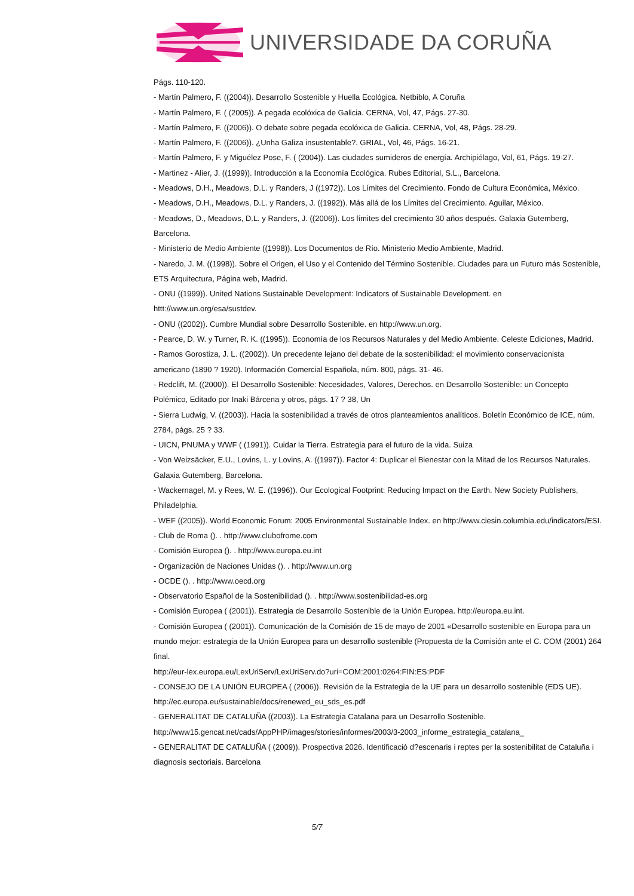UNIVERSIDADE DA CORUÑA
Págs. 110-120.
- Martín Palmero, F. ((2004)). Desarrollo Sostenible y Huella Ecológica. Netbiblo, A Coruña
- Martín Palmero, F. ( (2005)). A pegada ecolóxica de Galicia. CERNA, Vol, 47, Págs. 27-30.
- Martín Palmero, F. ((2006)). O debate sobre pegada ecolóxica de Galicia. CERNA, Vol, 48, Págs. 28-29.
- Martín Palmero, F. ((2006)). ¿Unha Galiza insustentable?. GRIAL, Vol, 46, Págs. 16-21.
- Martín Palmero, F. y Miguélez Pose, F. ( (2004)). Las ciudades sumideros de energía. Archipiélago, Vol, 61, Págs. 19-27.
- Martinez - Alier, J. ((1999)). Introducción a la Economía Ecológica. Rubes Editorial, S.L., Barcelona.
- Meadows, D.H., Meadows, D.L. y Randers, J ((1972)). Los Límites del Crecimiento. Fondo de Cultura Económica, México.
- Meadows, D.H., Meadows, D.L. y Randers, J. ((1992)). Más allá de los Límites del Crecimiento. Aguilar, México.
- Meadows, D., Meadows, D.L. y Randers, J. ((2006)). Los límites del crecimiento 30 años después. Galaxia Gutemberg, Barcelona.
- Ministerio de Medio Ambiente ((1998)). Los Documentos de Río. Ministerio Medio Ambiente, Madrid.
- Naredo, J. M. ((1998)). Sobre el Origen, el Uso y el Contenido del Término Sostenible. Ciudades para un Futuro más Sostenible, ETS Arquitectura, Página web, Madrid.
- ONU ((1999)). United Nations Sustainable Development: Indicators of Sustainable Development. en httt://www.un.org/esa/sustdev.
- ONU ((2002)). Cumbre Mundial sobre Desarrollo Sostenible. en http://www.un.org.
- Pearce, D. W. y Turner, R. K. ((1995)). Economía de los Recursos Naturales y del Medio Ambiente. Celeste Ediciones, Madrid.
- Ramos Gorostiza, J. L. ((2002)). Un precedente lejano del debate de la sostenibilidad: el movimiento conservacionista americano (1890 ? 1920). Información Comercial Española, núm. 800, págs. 31- 46.
- Redclift, M. ((2000)). El Desarrollo Sostenible: Necesidades, Valores, Derechos. en Desarrollo Sostenible: un Concepto Polémico, Editado por Inaki Bárcena y otros, págs. 17 ? 38, Un
- Sierra Ludwig, V. ((2003)). Hacia la sostenibilidad a través de otros planteamientos analíticos. Boletín Económico de ICE, núm. 2784, págs. 25 ? 33.
- UICN, PNUMA y WWF ( (1991)). Cuidar la Tierra. Estrategia para el futuro de la vida. Suiza
- Von Weizsäcker, E.U., Lovins, L. y Lovins, A. ((1997)). Factor 4: Duplicar el Bienestar con la Mitad de los Recursos Naturales. Galaxia Gutemberg, Barcelona.
- Wackernagel, M. y Rees, W. E. ((1996)). Our Ecological Footprint: Reducing Impact on the Earth. New Society Publishers, Philadelphia.
- WEF ((2005)). World Economic Forum: 2005 Environmental Sustainable Index. en http://www.ciesin.columbia.edu/indicators/ESI.
- Club de Roma (). . http://www.clubofrome.com
- Comisión Europea (). . http://www.europa.eu.int
- Organización de Naciones Unidas (). . http://www.un.org
- OCDE (). . http://www.oecd.org
- Observatorio Español de la Sostenibilidad (). . http://www.sostenibilidad-es.org
- Comisión Europea ( (2001)). Estrategia de Desarrollo Sostenible de la Unión Europea. http://europa.eu.int.
- Comisión Europea ( (2001)). Comunicación de la Comisión de 15 de mayo de 2001 «Desarrollo sostenible en Europa para un mundo mejor: estrategia de la Unión Europea para un desarrollo sostenible (Propuesta de la Comisión ante el C. COM (2001) 264 final.
http://eur-lex.europa.eu/LexUriServ/LexUriServ.do?uri=COM:2001:0264:FIN:ES:PDF
- CONSEJO DE LA UNIÓN EUROPEA ( (2006)). Revisión de la Estrategia de la UE para un desarrollo sostenible (EDS UE). http://ec.europa.eu/sustainable/docs/renewed_eu_sds_es.pdf
- GENERALITAT DE CATALUÑA ((2003)). La Estrategia Catalana para un Desarrollo Sostenible.
http://www15.gencat.net/cads/AppPHP/images/stories/informes/2003/3-2003_informe_estrategia_catalana_
- GENERALITAT DE CATALUÑA ( (2009)). Prospectiva 2026. Identificació d?escenaris i reptes per la sostenibilitat de Cataluña i diagnosis sectoriais. Barcelona
5/7